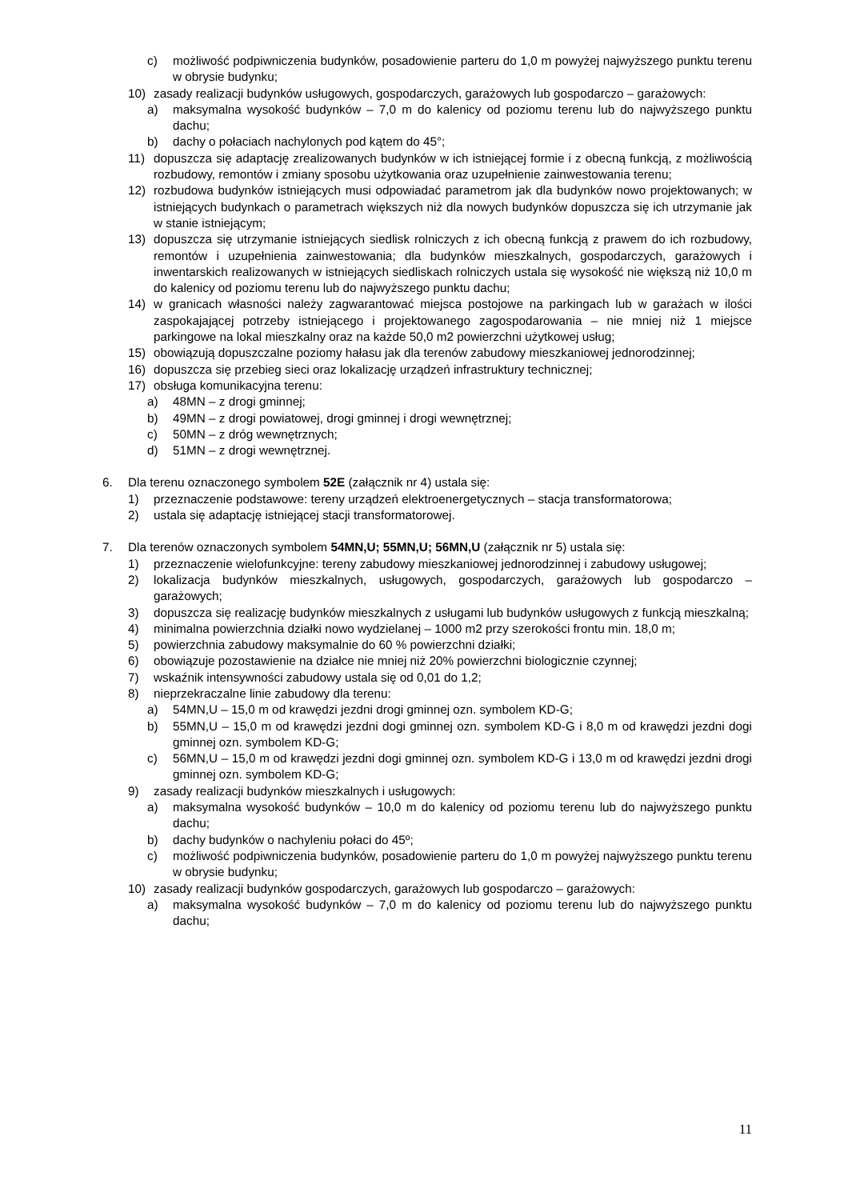c) możliwość podpiwniczenia budynków, posadowienie parteru do 1,0 m powyżej najwyższego punktu terenu w obrysie budynku;
10) zasady realizacji budynków usługowych, gospodarczych, garażowych lub gospodarczo – garażowych:
a) maksymalna wysokość budynków – 7,0 m do kalenicy od poziomu terenu lub do najwyższego punktu dachu;
b) dachy o połaciach nachylonych pod kątem do 45°;
11) dopuszcza się adaptację zrealizowanych budynków w ich istniejącej formie i z obecną funkcją, z możliwością rozbudowy, remontów i zmiany sposobu użytkowania oraz uzupełnienie zainwestowania terenu;
12) rozbudowa budynków istniejących musi odpowiadać parametrom jak dla budynków nowo projektowanych; w istniejących budynkach o parametrach większych niż dla nowych budynków dopuszcza się ich utrzymanie jak w stanie istniejącym;
13) dopuszcza się utrzymanie istniejących siedlisk rolniczych z ich obecną funkcją z prawem do ich rozbudowy, remontów i uzupełnienia zainwestowania; dla budynków mieszkalnych, gospodarczych, garażowych i inwentarskich realizowanych w istniejących siedliskach rolniczych ustala się wysokość nie większą niż 10,0 m do kalenicy od poziomu terenu lub do najwyższego punktu dachu;
14) w granicach własności należy zagwarantować miejsca postojowe na parkingach lub w garażach w ilości zaspokajającej potrzeby istniejącego i projektowanego zagospodarowania – nie mniej niż 1 miejsce parkingowe na lokal mieszkalny oraz na każde 50,0 m2 powierzchni użytkowej usług;
15) obowiązują dopuszczalne poziomy hałasu jak dla terenów zabudowy mieszkaniowej jednorodzinnej;
16) dopuszcza się przebieg sieci oraz lokalizację urządzeń infrastruktury technicznej;
17) obsługa komunikacyjna terenu:
a) 48MN – z drogi gminnej;
b) 49MN – z drogi powiatowej, drogi gminnej i drogi wewnętrznej;
c) 50MN – z dróg wewnętrznych;
d) 51MN – z drogi wewnętrznej.
6. Dla terenu oznaczonego symbolem 52E (załącznik nr 4) ustala się:
1) przeznaczenie podstawowe: tereny urządzeń elektroenergetycznych – stacja transformatorowa;
2) ustala się adaptację istniejącej stacji transformatorowej.
7. Dla terenów oznaczonych symbolem 54MN,U; 55MN,U; 56MN,U (załącznik nr 5) ustala się:
1) przeznaczenie wielofunkcyjne: tereny zabudowy mieszkaniowej jednorodzinnej i zabudowy usługowej;
2) lokalizacja budynków mieszkalnych, usługowych, gospodarczych, garażowych lub gospodarczo – garażowych;
3) dopuszcza się realizację budynków mieszkalnych z usługami lub budynków usługowych z funkcją mieszkalną;
4) minimalna powierzchnia działki nowo wydzielanej – 1000 m2 przy szerokości frontu min. 18,0 m;
5) powierzchnia zabudowy maksymalnie do 60 % powierzchni działki;
6) obowiązuje pozostawienie na działce nie mniej niż 20% powierzchni biologicznie czynnej;
7) wskaźnik intensywności zabudowy ustala się od 0,01 do 1,2;
8) nieprzekraczalne linie zabudowy dla terenu:
a) 54MN,U – 15,0 m od krawędzi jezdni drogi gminnej ozn. symbolem KD-G;
b) 55MN,U – 15,0 m od krawędzi jezdni dogi gminnej ozn. symbolem KD-G i 8,0 m od krawędzi jezdni dogi gminnej ozn. symbolem KD-G;
c) 56MN,U – 15,0 m od krawędzi jezdni dogi gminnej ozn. symbolem KD-G i 13,0 m od krawędzi jezdni drogi gminnej ozn. symbolem KD-G;
9) zasady realizacji budynków mieszkalnych i usługowych:
a) maksymalna wysokość budynków – 10,0 m do kalenicy od poziomu terenu lub do najwyższego punktu dachu;
b) dachy budynków o nachyleniu połaci do 45º;
c) możliwość podpiwniczenia budynków, posadowienie parteru do 1,0 m powyżej najwyższego punktu terenu w obrysie budynku;
10) zasady realizacji budynków gospodarczych, garażowych lub gospodarczo – garażowych:
a) maksymalna wysokość budynków – 7,0 m do kalenicy od poziomu terenu lub do najwyższego punktu dachu;
11